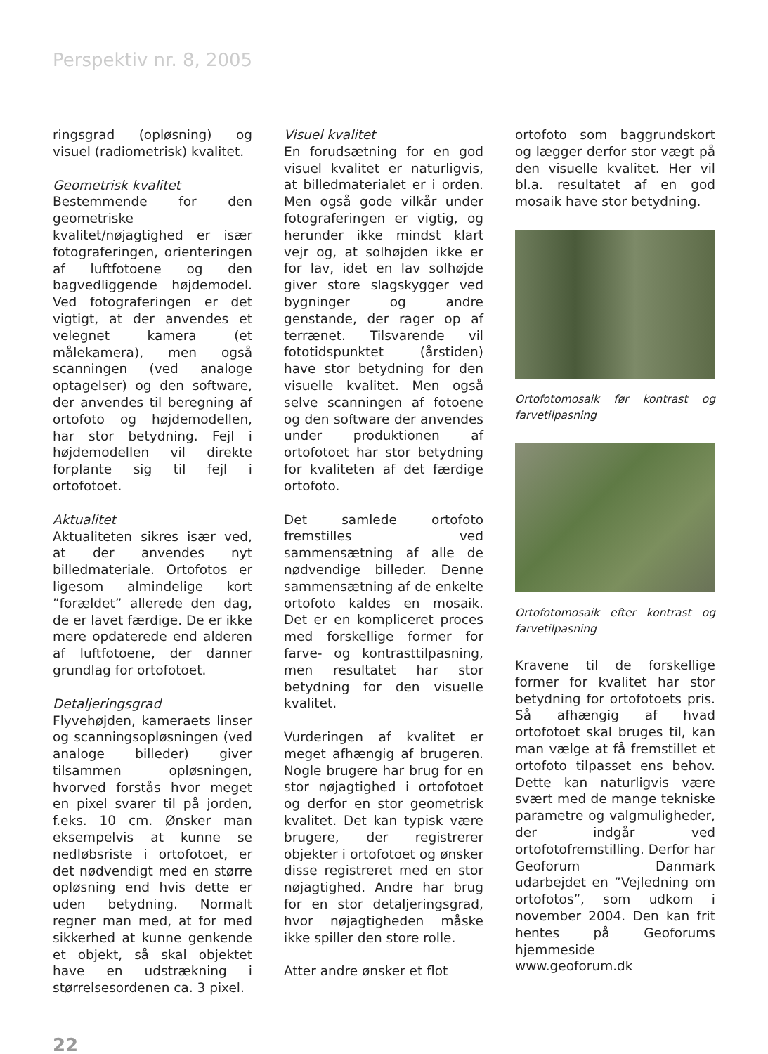Perspektiv nr. 8, 2005
ringsgrad (opløsning) og visuel (radiometrisk) kvalitet.
Geometrisk kvalitet
Bestemmende for den geometriske kvalitet/nøjagtighed er især fotograferingen, orienteringen af luftfotoene og den bagvedliggende højdemodel. Ved fotograferingen er det vigtigt, at der anvendes et velegnet kamera (et målekamera), men også scanningen (ved analoge optagelser) og den software, der anvendes til beregning af ortofoto og højdemodellen, har stor betydning. Fejl i højdemodellen vil direkte forplante sig til fejl i ortofotoet.
Aktualitet
Aktualiteten sikres især ved, at der anvendes nyt billedmateriale. Ortofotos er ligesom almindelige kort ”forældet” allerede den dag, de er lavet færdige. De er ikke mere opdaterede end alderen af luftfotoene, der danner grundlag for ortofotoet.
Detaljeringsgrad
Flyvehøjden, kameraets linser og scanningsopløsningen (ved analoge billeder) giver tilsammen opløsningen, hvorved forstås hvor meget en pixel svarer til på jorden, f.eks. 10 cm. Ønsker man eksempelvis at kunne se nedløbsriste i ortofotoet, er det nødvendigt med en større opløsning end hvis dette er uden betydning. Normalt regner man med, at for med sikkerhed at kunne genkende et objekt, så skal objektet have en udstrækning i størrelsesordenen ca. 3 pixel.
Visuel kvalitet
En forudsætning for en god visuel kvalitet er naturligvis, at billedmaterialet er i orden. Men også gode vilkår under fotograferingen er vigtig, og herunder ikke mindst klart vejr og, at solhøjden ikke er for lav, idet en lav solhøjde giver store slagskygger ved bygninger og andre genstande, der rager op af terrænet. Tilsvarende vil fototidspunktet (årstiden) have stor betydning for den visuelle kvalitet. Men også selve scanningen af fotoene og den software der anvendes under produktionen af ortofotoet har stor betydning for kvaliteten af det færdige ortofoto.
Det samlede ortofoto fremstilles ved sammensætning af alle de nødvendige billeder. Denne sammensætning af de enkelte ortofoto kaldes en mosaik. Det er en kompliceret proces med forskellige former for farve- og kontrasttilpasning, men resultatet har stor betydning for den visuelle kvalitet.
Vurderingen af kvalitet er meget afhængig af brugeren. Nogle brugere har brug for en stor nøjagtighed i ortofotoet og derfor en stor geometrisk kvalitet. Det kan typisk være brugere, der registrerer objekter i ortofotoet og ønsker disse registreret med en stor nøjagtighed. Andre har brug for en stor detaljeringsgrad, hvor nøjagtigheden måske ikke spiller den store rolle.
Atter andre ønsker et flot
ortofoto som baggrundskort og lægger derfor stor vægt på den visuelle kvalitet. Her vil bl.a. resultatet af en god mosaik have stor betydning.
Ortofotomosaik før kontrast og farvetilpasning
Ortofotomosaik efter kontrast og farvetilpasning
Kravene til de forskellige former for kvalitet har stor betydning for ortofotoets pris. Så afhængig af hvad ortofotoet skal bruges til, kan man vælge at få fremstillet et ortofoto tilpasset ens behov. Dette kan naturligvis være svært med de mange tekniske parametre og valgmuligheder, der indgår ved ortofotofremstilling. Derfor har Geoforum Danmark udarbejdet en ”Vejledning om ortofotos”, som udkom i november 2004. Den kan frit hentes på Geoforums hjemmeside www.geoforum.dk
22